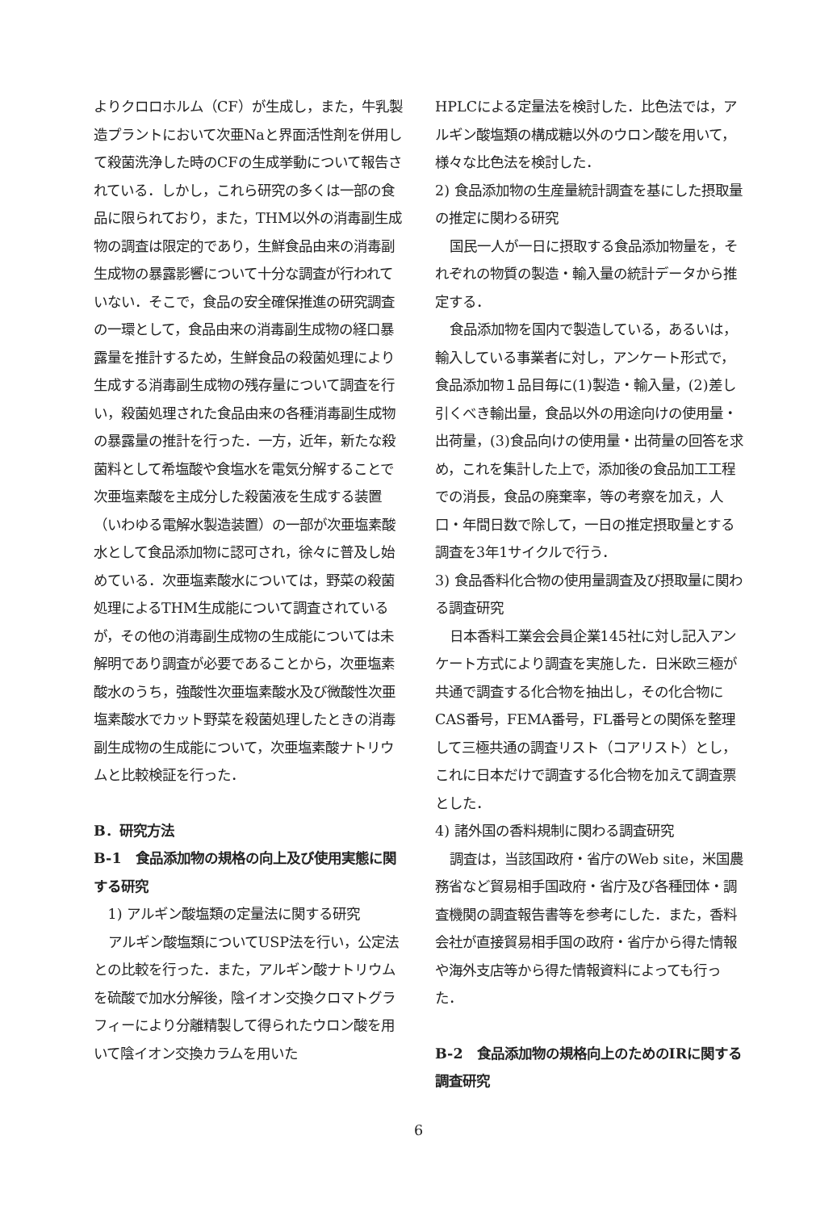よりクロロホルム（CF）が生成し，また，牛乳製造プラントにおいて次亜Naと界面活性剤を併用して殺菌洗浄した時のCFの生成挙動について報告されている．しかし，これら研究の多くは一部の食品に限られており，また，THM以外の消毒副生成物の調査は限定的であり，生鮮食品由来の消毒副生成物の暴露影響について十分な調査が行われていない．そこで，食品の安全確保推進の研究調査の一環として，食品由来の消毒副生成物の経口暴露量を推計するため，生鮮食品の殺菌処理により生成する消毒副生成物の残存量について調査を行い，殺菌処理された食品由来の各種消毒副生成物の暴露量の推計を行った．一方，近年，新たな殺菌料として希塩酸や食塩水を電気分解することで次亜塩素酸を主成分した殺菌液を生成する装置（いわゆる電解水製造装置）の一部が次亜塩素酸水として食品添加物に認可され，徐々に普及し始めている．次亜塩素酸水については，野菜の殺菌処理によるTHM生成能について調査されているが，その他の消毒副生成物の生成能については未解明であり調査が必要であることから，次亜塩素酸水のうち，強酸性次亜塩素酸水及び微酸性次亜塩素酸水でカット野菜を殺菌処理したときの消毒副生成物の生成能について，次亜塩素酸ナトリウムと比較検証を行った．
B．研究方法
B-1　食品添加物の規格の向上及び使用実態に関する研究
1) アルギン酸塩類の定量法に関する研究
アルギン酸塩類についてUSP法を行い，公定法との比較を行った．また，アルギン酸ナトリウムを硫酸で加水分解後，陰イオン交換クロマトグラフィーにより分離精製して得られたウロン酸を用いて陰イオン交換カラムを用いた
HPLCによる定量法を検討した．比色法では，アルギン酸塩類の構成糖以外のウロン酸を用いて，様々な比色法を検討した．
2) 食品添加物の生産量統計調査を基にした摂取量の推定に関わる研究
国民一人が一日に摂取する食品添加物量を，それぞれの物質の製造・輸入量の統計データから推定する．
食品添加物を国内で製造している，あるいは，輸入している事業者に対し，アンケート形式で，食品添加物１品目毎に(1)製造・輸入量，(2)差し引くべき輸出量，食品以外の用途向けの使用量・出荷量，(3)食品向けの使用量・出荷量の回答を求め，これを集計した上で，添加後の食品加工工程での消長，食品の廃棄率，等の考察を加え，人口・年間日数で除して，一日の推定摂取量とする調査を3年1サイクルで行う．
3) 食品香料化合物の使用量調査及び摂取量に関わる調査研究
日本香料工業会会員企業145社に対し記入アンケート方式により調査を実施した．日米欧三極が共通で調査する化合物を抽出し，その化合物にCAS番号，FEMA番号，FL番号との関係を整理して三極共通の調査リスト（コアリスト）とし，これに日本だけで調査する化合物を加えて調査票とした．
4) 諸外国の香料規制に関わる調査研究
調査は，当該国政府・省庁のWeb site，米国農務省など貿易相手国政府・省庁及び各種団体・調査機関の調査報告書等を参考にした．また，香料会社が直接貿易相手国の政府・省庁から得た情報や海外支店等から得た情報資料によっても行った．
B-2　食品添加物の規格向上のためのIRに関する調査研究
6